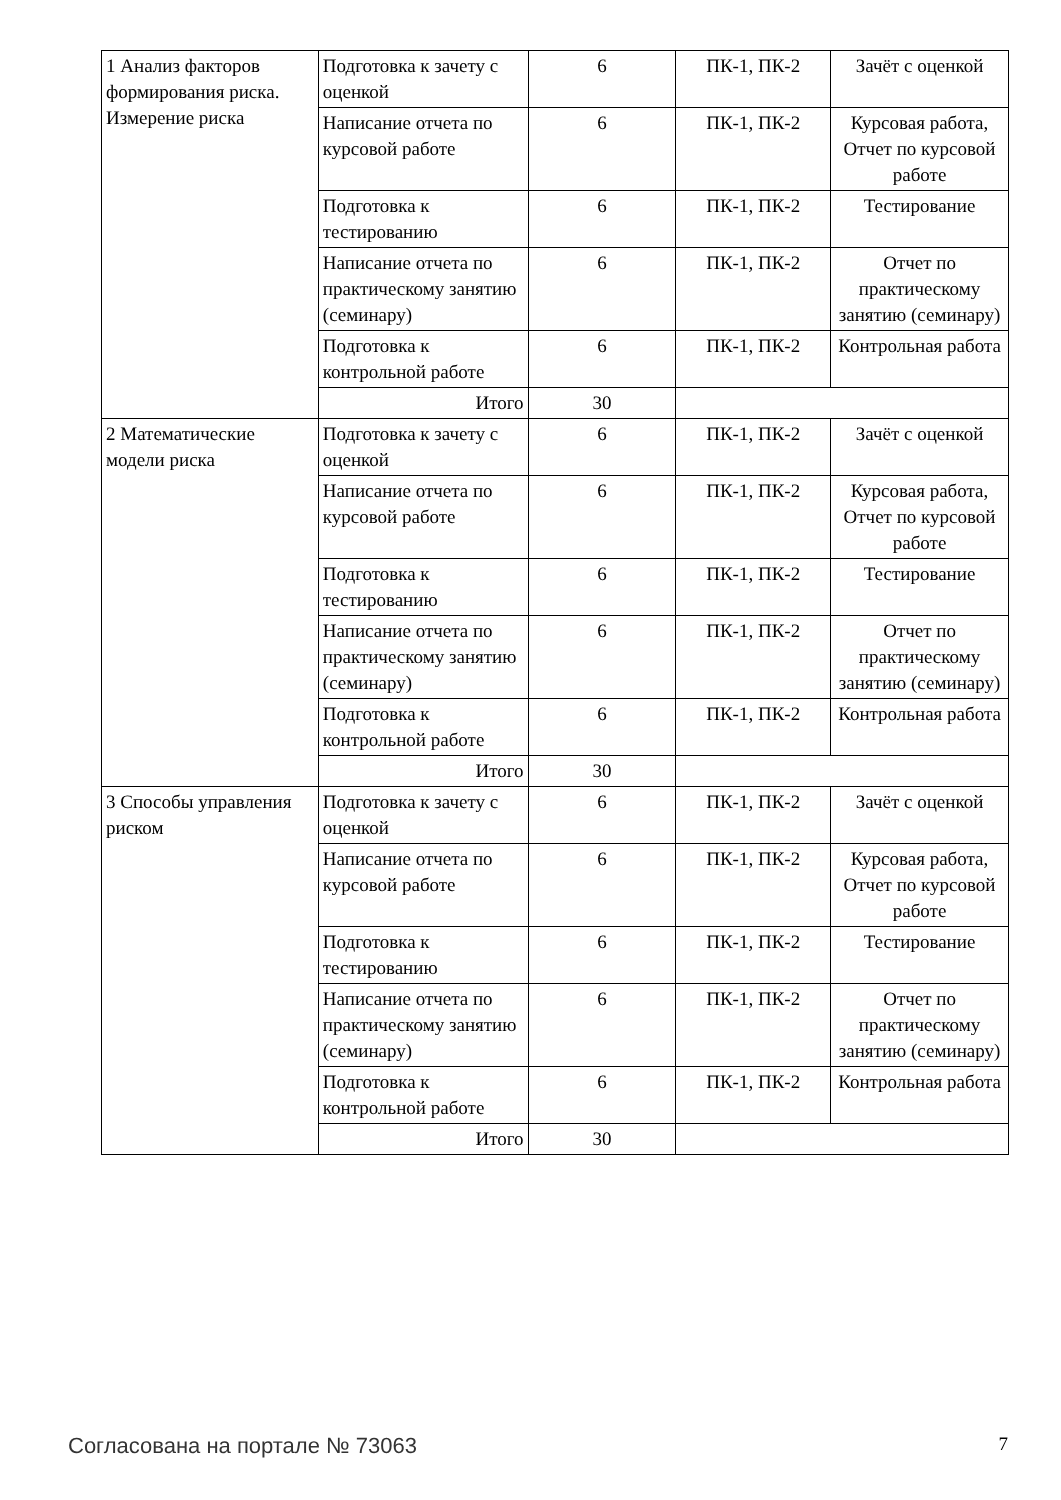| 1 Анализ факторов формирования риска. Измерение риска | Подготовка к зачету с оценкой | 6 | ПК-1, ПК-2 | Зачёт с оценкой |
| | Написание отчета по курсовой работе | 6 | ПК-1, ПК-2 | Курсовая работа, Отчет по курсовой работе |
| | Подготовка к тестированию | 6 | ПК-1, ПК-2 | Тестирование |
| | Написание отчета по практическому занятию (семинару) | 6 | ПК-1, ПК-2 | Отчет по практическому занятию (семинару) |
| | Подготовка к контрольной работе | 6 | ПК-1, ПК-2 | Контрольная работа |
| | Итого | 30 | | |
| 2 Математические модели риска | Подготовка к зачету с оценкой | 6 | ПК-1, ПК-2 | Зачёт с оценкой |
| | Написание отчета по курсовой работе | 6 | ПК-1, ПК-2 | Курсовая работа, Отчет по курсовой работе |
| | Подготовка к тестированию | 6 | ПК-1, ПК-2 | Тестирование |
| | Написание отчета по практическому занятию (семинару) | 6 | ПК-1, ПК-2 | Отчет по практическому занятию (семинару) |
| | Подготовка к контрольной работе | 6 | ПК-1, ПК-2 | Контрольная работа |
| | Итого | 30 | | |
| 3 Способы управления риском | Подготовка к зачету с оценкой | 6 | ПК-1, ПК-2 | Зачёт с оценкой |
| | Написание отчета по курсовой работе | 6 | ПК-1, ПК-2 | Курсовая работа, Отчет по курсовой работе |
| | Подготовка к тестированию | 6 | ПК-1, ПК-2 | Тестирование |
| | Написание отчета по практическому занятию (семинару) | 6 | ПК-1, ПК-2 | Отчет по практическому занятию (семинару) |
| | Подготовка к контрольной работе | 6 | ПК-1, ПК-2 | Контрольная работа |
| | Итого | 30 | | |
Согласована на портале № 73063 7